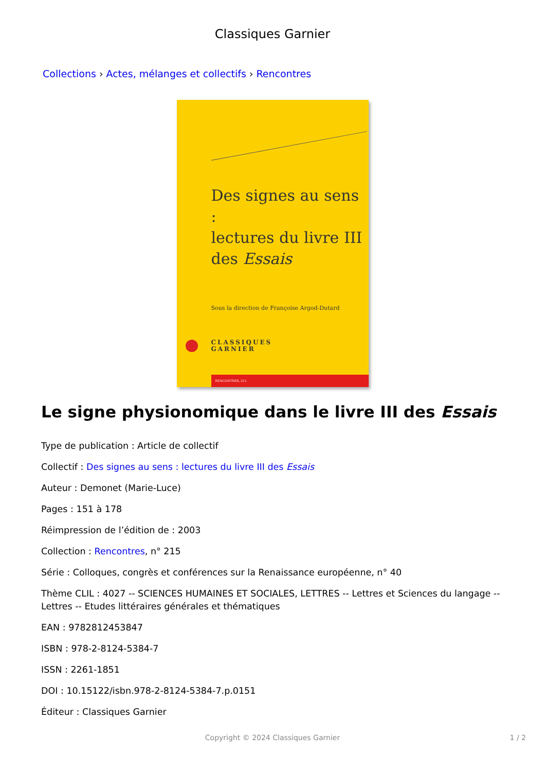Classiques Garnier
Collections › Actes, mélanges et collectifs › Rencontres
Des signes au sens :
lectures du livre III
des Essais
Sous la direction de Françoise Argod-Dutard
CLASSIQUES
GARNIER
RENCONTRES, 215
Le signe physionomique dans le livre III des Essais
Type de publication : Article de collectif
Collectif : Des signes au sens : lectures du livre III des Essais
Auteur : Demonet (Marie-Luce)
Pages : 151 à 178
Réimpression de l’édition de : 2003
Collection : Rencontres, n° 215
Série : Colloques, congrès et conférences sur la Renaissance européenne, n° 40
Thème CLIL : 4027 -- SCIENCES HUMAINES ET SOCIALES, LETTRES -- Lettres et Sciences du langage -- Lettres -- Etudes littéraires générales et thématiques
EAN : 9782812453847
ISBN : 978-2-8124-5384-7
ISSN : 2261-1851
DOI : 10.15122/isbn.978-2-8124-5384-7.p.0151
Éditeur : Classiques Garnier
Copyright © 2024 Classiques Garnier
1 / 2